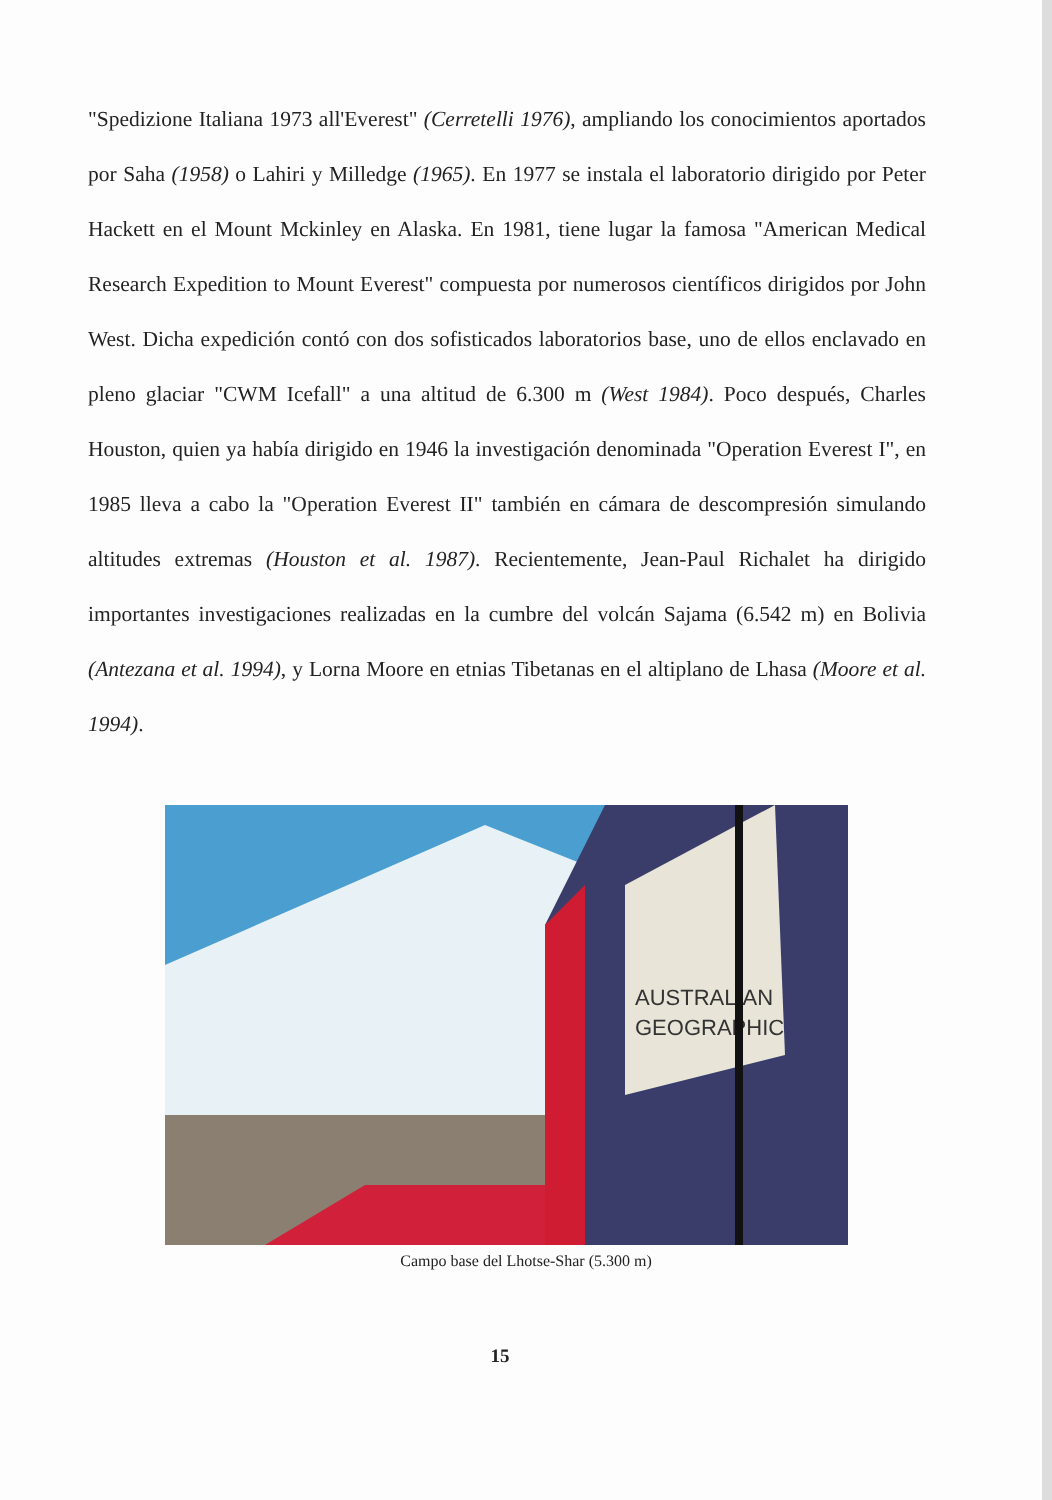"Spedizione Italiana 1973 all'Everest" (Cerretelli 1976), ampliando los conocimientos aportados por Saha (1958) o Lahiri y Milledge (1965). En 1977 se instala el laboratorio dirigido por Peter Hackett en el Mount Mckinley en Alaska. En 1981, tiene lugar la famosa "American Medical Research Expedition to Mount Everest" compuesta por numerosos científicos dirigidos por John West. Dicha expedición contó con dos sofisticados laboratorios base, uno de ellos enclavado en pleno glaciar "CWM Icefall" a una altitud de 6.300 m (West 1984). Poco después, Charles Houston, quien ya había dirigido en 1946 la investigación denominada "Operation Everest I", en 1985 lleva a cabo la "Operation Everest II" también en cámara de descompresión simulando altitudes extremas (Houston et al. 1987). Recientemente, Jean-Paul Richalet ha dirigido importantes investigaciones realizadas en la cumbre del volcán Sajama (6.542 m) en Bolivia (Antezana et al. 1994), y Lorna Moore en etnias Tibetanas en el altiplano de Lhasa (Moore et al. 1994).
AUSTRALIAN
GEOGRAPHIC
Campo base del Lhotse-Shar (5.300 m)
15